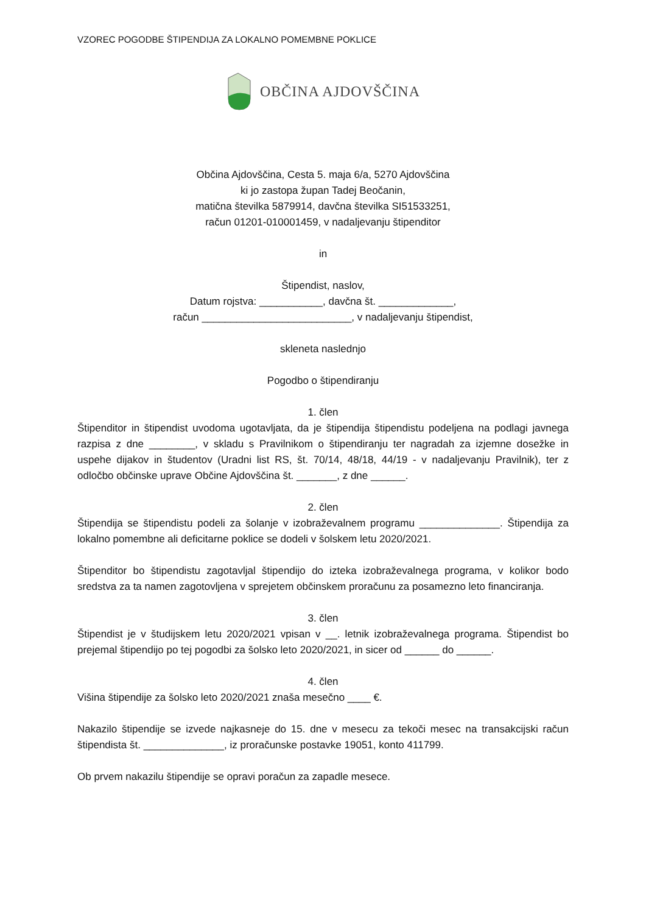VZOREC POGODBE ŠTIPENDIJA ZA LOKALNO POMEMBNE POKLICE
OBČINA AJDOVŠČINA
Občina Ajdovščina, Cesta 5. maja 6/a, 5270 Ajdovščina
ki jo zastopa župan Tadej Beočanin,
matična številka 5879914, davčna številka SI51533251,
račun 01201-010001459, v nadaljevanju štipenditor
in
Štipendist, naslov,
Datum rojstva: ___________, davčna št. _____________,
račun __________________________, v nadaljevanju štipendist,
skleneta naslednjo
Pogodbo o štipendiranju
1. člen
Štipenditor in štipendist uvodoma ugotavljata, da je štipendija štipendistu podeljena na podlagi javnega razpisa z dne ________, v skladu s Pravilnikom o štipendiranju ter nagradah za izjemne dosežke in uspehe dijakov in študentov (Uradni list RS, št. 70/14, 48/18, 44/19 - v nadaljevanju Pravilnik), ter z odločbo občinske uprave Občine Ajdovščina št. _______, z dne ______.
2. člen
Štipendija se štipendistu podeli za šolanje v izobraževalnem programu ______________. Štipendija za lokalno pomembne ali deficitarne poklice se dodeli v šolskem letu 2020/2021.
Štipenditor bo štipendistu zagotavljal štipendijo do izteka izobraževalnega programa, v kolikor bodo sredstva za ta namen zagotovljena v sprejetem občinskem proračunu za posamezno leto financiranja.
3. člen
Štipendist je v študijskem letu 2020/2021 vpisan v __. letnik izobraževalnega programa. Štipendist bo prejemal štipendijo po tej pogodbi za šolsko leto 2020/2021, in sicer od ______ do ______.
4. člen
Višina štipendije za šolsko leto 2020/2021 znaša mesečno ____ €.
Nakazilo štipendije se izvede najkasneje do 15. dne v mesecu za tekoči mesec na transakcijski račun štipendista št. ______________, iz proračunske postavke 19051, konto 411799.
Ob prvem nakazilu štipendije se opravi poračun za zapadle mesece.